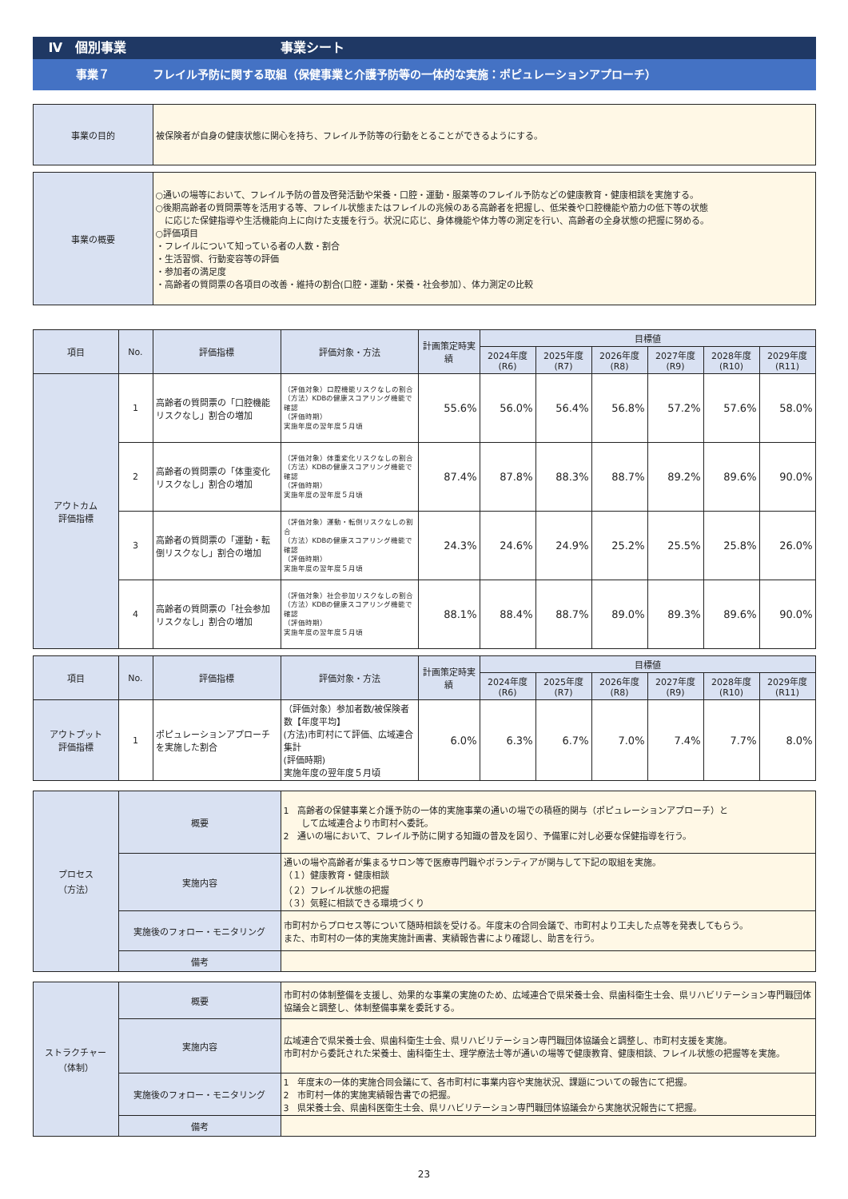Ⅳ　個別事業 事業シート
事業７ フレイル予防に関する取組（保健事業と介護予防等の一体的な実施：ポピュレーションアプローチ）
| 事業の目的 | 被保険者が自身の健康状態に関心を持ち、フレイル予防等の行動をとることができるようにする。 |
| 事業の概要 | ○通いの場等において、フレイル予防の普及啓発活動や栄養・口腔・運動・服薬等のフレイル予防などの健康教育・健康相談を実施する。 ○後期高齢者の質問票等を活用する等、フレイル状態またはフレイルの兆候のある高齢者を把握し、低栄養や口腔機能や筋力の低下等の状態 に応じた保健指導や生活機能向上に向けた支援を行う。状況に応じ、身体機能や体力等の測定を行い、高齢者の全身状態の把握に努める。 ○評価項目 ・フレイルについて知っている者の人数・割合 ・生活習慣、行動変容等の評価 ・参加者の満足度 ・高齢者の質問票の各項目の改善・維持の割合(口腔・運動・栄養・社会参加）、体力測定の比較 |
| 項目 | No. | 評価指標 | 評価対象・方法 | 計画策定時実績 | 目標値 | | | | | |
| --- | --- | --- | --- | --- | --- | --- | --- | --- | --- | --- |
| | | | | | 2024年度(R6) | 2025年度(R7) | 2026年度(R8) | 2027年度(R9) | 2028年度(R10) | 2029年度(R11) |
| アウトカム 評価指標 | 1 | 高齢者の質問票の「口腔機能リスクなし」割合の増加 | （評価対象）口腔機能リスクなしの割合 （方法）KDBの健康スコアリング機能で確認 （評価時期） 実施年度の翌年度５月頃 | 55.6% | 56.0% | 56.4% | 56.8% | 57.2% | 57.6% | 58.0% |
| | 2 | 高齢者の質問票の「体重変化リスクなし」割合の増加 | （評価対象）体重変化リスクなしの割合 （方法）KDBの健康スコアリング機能で確認 （評価時期） 実施年度の翌年度５月頃 | 87.4% | 87.8% | 88.3% | 88.7% | 89.2% | 89.6% | 90.0% |
| | 3 | 高齢者の質問票の「運動・転倒リスクなし」割合の増加 | （評価対象）運動・転倒リスクなしの割合 （方法）KDBの健康スコアリング機能で確認 （評価時期） 実施年度の翌年度５月頃 | 24.3% | 24.6% | 24.9% | 25.2% | 25.5% | 25.8% | 26.0% |
| | 4 | 高齢者の質問票の「社会参加リスクなし」割合の増加 | （評価対象）社会参加リスクなしの割合 （方法）KDBの健康スコアリング機能で確認 （評価時期） 実施年度の翌年度５月頃 | 88.1% | 88.4% | 88.7% | 89.0% | 89.3% | 89.6% | 90.0% |
| 項目 | No. | 評価指標 | 評価対象・方法 | 計画策定時実績 | 目標値 | | | | | |
| --- | --- | --- | --- | --- | --- | --- | --- | --- | --- | --- |
| | | | | | 2024年度(R6) | 2025年度(R7) | 2026年度(R8) | 2027年度(R9) | 2028年度(R10) | 2029年度(R11) |
| アウトプット 評価指標 | 1 | ポピュレーションアプローチを実施した割合 | （評価対象）参加者数/被保険者数【年度平均】 (方法)市町村にて評価、広域連合集計 (評価時期) 実施年度の翌年度５月頃 | 6.0% | 6.3% | 6.7% | 7.0% | 7.4% | 7.7% | 8.0% |
| プロセス （方法） | 概要 | 1 高齢者の保健事業と介護予防の一体的実施事業の通いの場での積極的関与（ポピュレーションアプローチ）と して広域連合より市町村へ委託。 2 通いの場において、フレイル予防に関する知識の普及を図り、予備軍に対し必要な保健指導を行う。 |
| | 実施内容 | 通いの場や高齢者が集まるサロン等で医療専門職やボランティアが関与して下記の取組を実施。 （１）健康教育・健康相談 （２）フレイル状態の把握 （３）気軽に相談できる環境づくり |
| | 実施後のフォロー・モニタリング | 市町村からプロセス等について随時相談を受ける。年度末の合同会議で、市町村より工夫した点等を発表してもらう。 また、市町村の一体的実施実施計画書、実績報告書により確認し、助言を行う。 |
| | 備考 | |
| ストラクチャー （体制） | 概要 | 市町村の体制整備を支援し、効果的な事業の実施のため、広域連合で県栄養士会、県歯科衛生士会、県リハビリテーション専門職団体協議会と調整し、体制整備事業を委託する。 |
| | 実施内容 | 広域連合で県栄養士会、県歯科衛生士会、県リハビリテーション専門職団体協議会と調整し、市町村支援を実施。 市町村から委託された栄養士、歯科衛生士、理学療法士等が通いの場等で健康教育、健康相談、フレイル状態の把握等を実施。 |
| | 実施後のフォロー・モニタリング | 1 年度末の一体的実施合同会議にて、各市町村に事業内容や実施状況、課題についての報告にて把握。 2 市町村一体的実施実績報告書での把握。 3 県栄養士会、県歯科医衛生士会、県リハビリテーション専門職団体協議会から実施状況報告にて把握。 |
| | 備考 | |
23